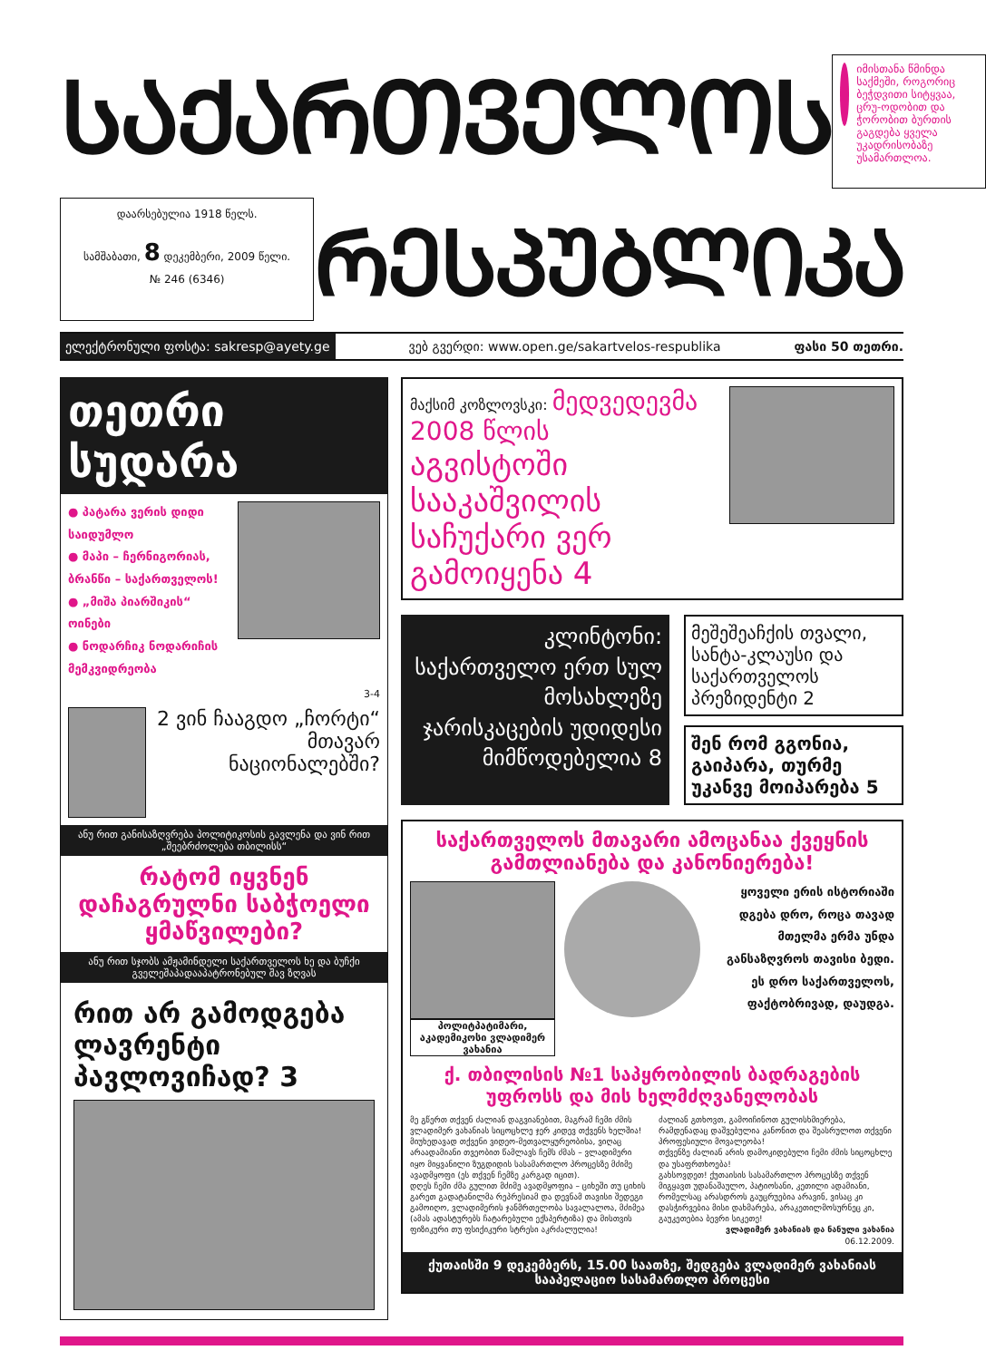ᲡᲐᲥᲐᲠᲗᲕᲔᲚᲝᲡ
იმისთანა წმინდა საქმეში, როგორიც ბეჭდვითი სიტყვაა, ცრუ-ოდობით და ჭორობით ბურთის გაგდება ყველა უკადრისობაზე უსამართლოა.
დაარსებულია 1918 წელს.
სამშაბათი, 8 დეკემბერი, 2009 წელი.
№ 246 (6346)
ᲠᲔᲡᲞᲣᲑᲚᲘᲙᲐ
ელექტრონული ფოსტა: sakresp@ayety.ge ვებ გვერდი: www.open.ge/sakartvelos-respublika ფასი 50 თეთრი.
თეთრი სუდარა
● პატარა ვერის დიდი საიდუმლო
● მაპი – ჩერნიგორიას, ბრანწი – საქართველოს!
● „მიშა პიარშიკის“ ოინები
● ნოდარჩიკ ნოდარიჩის მემკვიდრეობა
3-4
2 ვინ ჩააგდო „ჩორტი“ მთავარ ნაციონალებში?
ანუ რით განისაზღვრება პოლიტიკოსის გავლენა და ვინ რით „შეებრძოლება თბილისს“
რატომ იყვნენ დაჩაგრულნი საბჭოელი ყმაწვილები?
ანუ რით სჯობს ამჟამინდელი საქართველოს ხე და ბუჩქი გველეშაპადააპატრონებულ შავ ზღვას
რით არ გამოდგება ლავრენტი პავლოვიჩად? 3
მაქსიმ კოზლოვსკი: მედვედევმა 2008 წლის
აგვისტოში სააკაშვილის საჩუქარი ვერ გამოიყენა 4
კლინტონი: საქართველო ერთ სულ მოსახლეზე ჯარისკაცების უდიდესი მიმწოდებელია 8
მეშეშეაჩქის თვალი, სანტა-კლაუსი და საქართველოს პრეზიდენტი 2
შენ რომ გგონია, გაიპარა, თურმე უკანვე მოიპარება 5
საქართველოს მთავარი ამოცანაა ქვეყნის გამთლიანება და კანონიერება!
პოლიტპატიმარი, აკადემიკოსი ვლადიმერ ვახანია
ყოველი ერის ისტორიაში დგება დრო, როცა თავად მთელმა ერმა უნდა განსაზღვროს თავისი ბედი. ეს დრო საქართველოს, ფაქტობრივად, დაუდგა.
ქ. თბილისის №1 საპყრობილის ბადრაგების უფროსს და მის ხელმძღვანელობას
მე გწერთ თქვენ ძალიან დაგვიანებით, მაგრამ ჩემი ძმის ვლადიმერ ვახანიას სიცოცხლე ჯერ კიდევ თქვენს ხელშია!
მიუხედავად თქვენი ვიდეო-მეთვალყურეობისა, ვიღაც არაადამიანი თვეობით წამლავს ჩემს ძმას – ვლადიმერი იყო მიყვანილი ზუგდიდის სასამართლო პროცესზე მძიმე ავადმყოფი (ეს თქვენ ჩემზე კარგად იცით).
დღეს ჩემი ძმა გულით მძიმე ავადმყოფია – ციხეში თუ ციხის გარეთ გადატანილმა რეპრესიამ და დევნამ თავისი შედეგი გამოიღო, ვლადიმერის ჯანმრთელობა სავალალოა, მძიმეა (ამას ადასტურებს ჩატარებული ექსპერტიზა) და მისთვის ფიზიკური თუ ფსიქიკური სტრესი აკრძალულია!
ძალიან გთხოვთ, გამოიჩინოთ გულისხმიერება, რამდენადაც დაშვებულია კანონით და შეასრულოთ თქვენი პროფესიული მოვალეობა!
თქვენზე ძალიან არის დამოკიდებული ჩემი ძმის სიცოცხლე და უსაფრთხოება!
გახსოვდეთ! ქუთაისის სასამართლო პროცესზე თქვენ მიგყავთ უდანაშაულო, პატიოსანი, კეთილი ადამიანი, რომელსაც არასდროს გაუცრუებია არავინ, ვისაც კი დასჭირვებია მისი დახმარება, არაკეთილმოსურნეც კი, გაუკეთებია ბევრი სიკეთე!
ვლადიმერ ვახანიას და ნანული ვახანია
06.12.2009.
ქუთაისში 9 დეკემბერს, 15.00 საათზე, შედგება ვლადიმერ ვახანიას სააპელაციო სასამართლო პროცესი